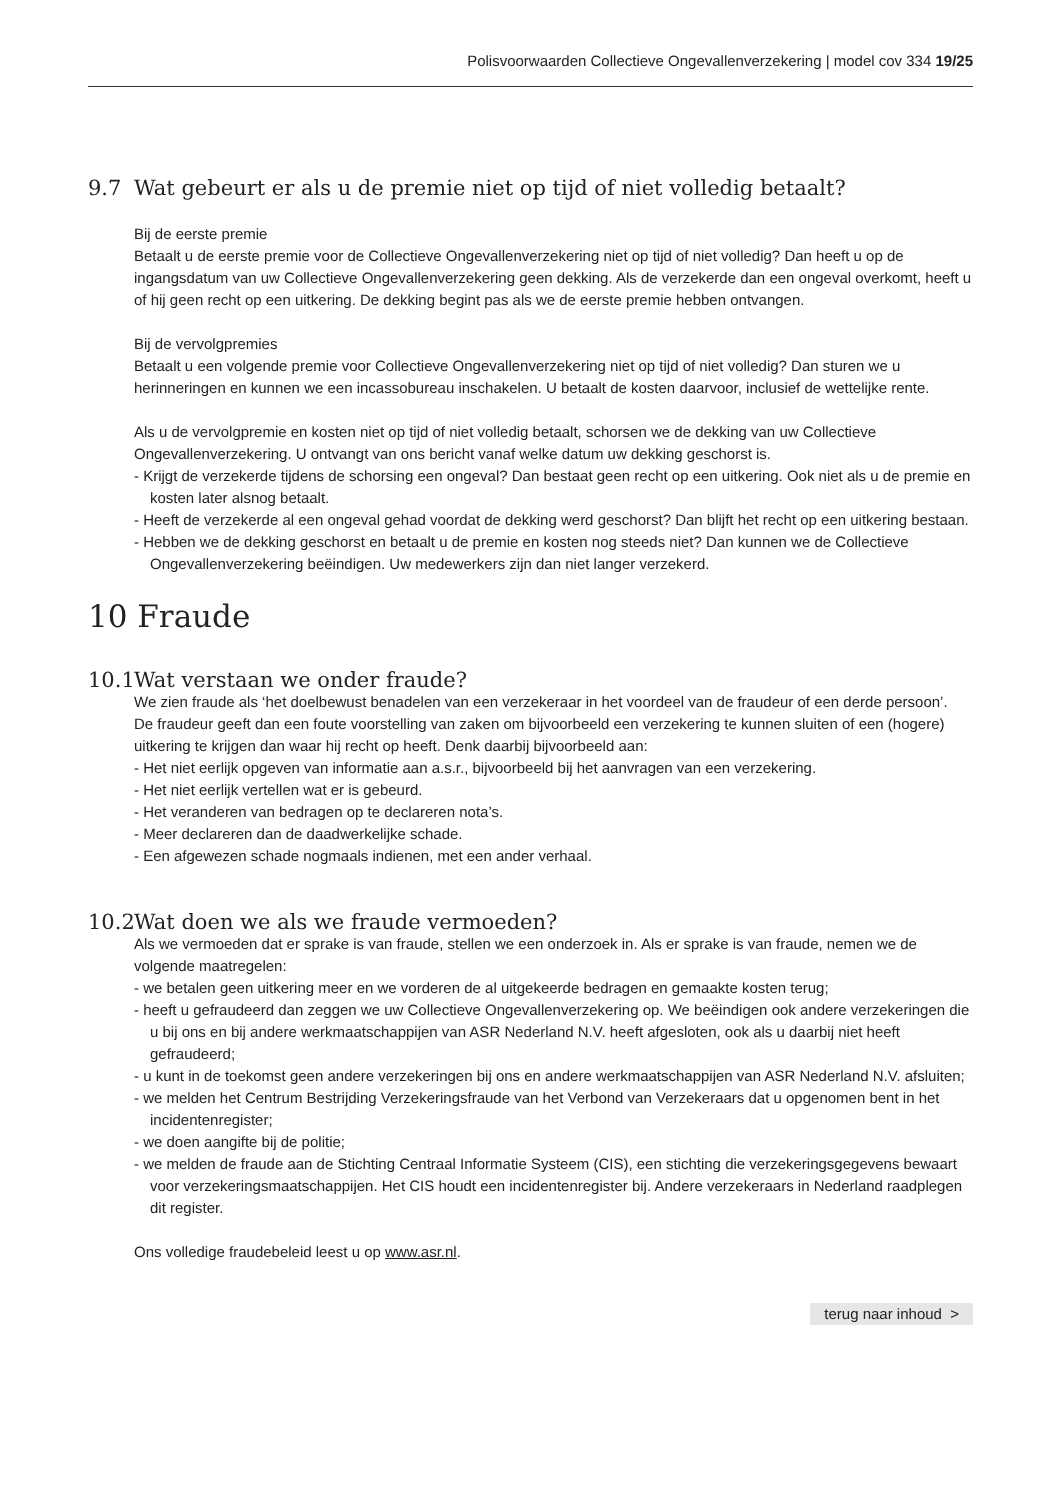Polisvoorwaarden Collectieve Ongevallenverzekering | model cov 334 19/25
9.7 Wat gebeurt er als u de premie niet op tijd of niet volledig betaalt?
Bij de eerste premie
Betaalt u de eerste premie voor de Collectieve Ongevallenverzekering niet op tijd of niet volledig? Dan heeft u op de ingangsdatum van uw Collectieve Ongevallenverzekering geen dekking. Als de verzekerde dan een ongeval overkomt, heeft u of hij geen recht op een uitkering. De dekking begint pas als we de eerste premie hebben ontvangen.
Bij de vervolgpremies
Betaalt u een volgende premie voor Collectieve Ongevallenverzekering niet op tijd of niet volledig? Dan sturen we u herinneringen en kunnen we een incassobureau inschakelen. U betaalt de kosten daarvoor, inclusief de wettelijke rente.
Als u de vervolgpremie en kosten niet op tijd of niet volledig betaalt, schorsen we de dekking van uw Collectieve Ongevallenverzekering. U ontvangt van ons bericht vanaf welke datum uw dekking geschorst is.
- Krijgt de verzekerde tijdens de schorsing een ongeval? Dan bestaat geen recht op een uitkering. Ook niet als u de premie en kosten later alsnog betaalt.
- Heeft de verzekerde al een ongeval gehad voordat de dekking werd geschorst? Dan blijft het recht op een uitkering bestaan.
- Hebben we de dekking geschorst en betaalt u de premie en kosten nog steeds niet? Dan kunnen we de Collectieve Ongevallenverzekering beëindigen. Uw medewerkers zijn dan niet langer verzekerd.
10 Fraude
10.1 Wat verstaan we onder fraude?
We zien fraude als ‘het doelbewust benadelen van een verzekeraar in het voordeel van de fraudeur of een derde persoon’.
De fraudeur geeft dan een foute voorstelling van zaken om bijvoorbeeld een verzekering te kunnen sluiten of een (hogere) uitkering te krijgen dan waar hij recht op heeft. Denk daarbij bijvoorbeeld aan:
- Het niet eerlijk opgeven van informatie aan a.s.r., bijvoorbeeld bij het aanvragen van een verzekering.
- Het niet eerlijk vertellen wat er is gebeurd.
- Het veranderen van bedragen op te declareren nota’s.
- Meer declareren dan de daadwerkelijke schade.
- Een afgewezen schade nogmaals indienen, met een ander verhaal.
10.2 Wat doen we als we fraude vermoeden?
Als we vermoeden dat er sprake is van fraude, stellen we een onderzoek in. Als er sprake is van fraude, nemen we de volgende maatregelen:
- we betalen geen uitkering meer en we vorderen de al uitgekeerde bedragen en gemaakte kosten terug;
- heeft u gefraudeerd dan zeggen we uw Collectieve Ongevallenverzekering op. We beëindigen ook andere verzekeringen die u bij ons en bij andere werkmaatschappijen van ASR Nederland N.V. heeft afgesloten, ook als u daarbij niet heeft gefraudeerd;
- u kunt in de toekomst geen andere verzekeringen bij ons en andere werkmaatschappijen van ASR Nederland N.V. afsluiten;
- we melden het Centrum Bestrijding Verzekeringsfraude van het Verbond van Verzekeraars dat u opgenomen bent in het incidentenregister;
- we doen aangifte bij de politie;
- we melden de fraude aan de Stichting Centraal Informatie Systeem (CIS), een stichting die verzekeringsgegevens bewaart voor verzekeringsmaatschappijen. Het CIS houdt een incidentenregister bij. Andere verzekeraars in Nederland raadplegen dit register.
Ons volledige fraudebeleid leest u op www.asr.nl.
terug naar inhoud >